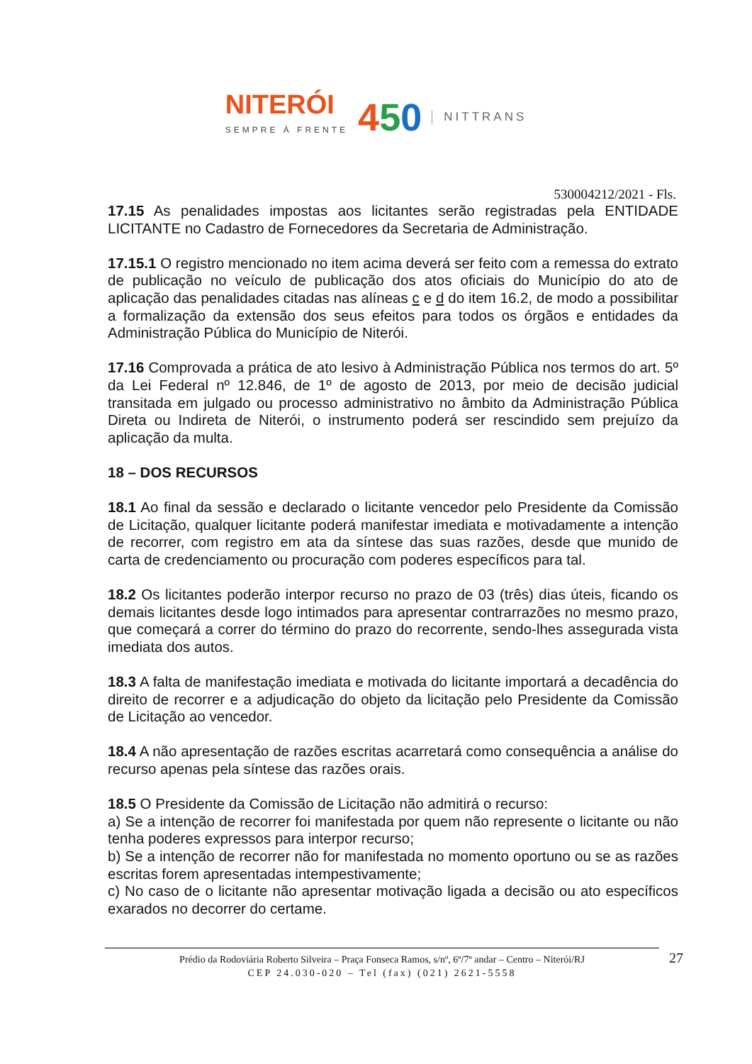NITERÓI
SEMPRE À FRENTE
450
NITTRANS
530004212/2021 - Fls.
17.15 As penalidades impostas aos licitantes serão registradas pela ENTIDADE LICITANTE no Cadastro de Fornecedores da Secretaria de Administração.
17.15.1 O registro mencionado no item acima deverá ser feito com a remessa do extrato de publicação no veículo de publicação dos atos oficiais do Município do ato de aplicação das penalidades citadas nas alíneas c e d do item 16.2, de modo a possibilitar a formalização da extensão dos seus efeitos para todos os órgãos e entidades da Administração Pública do Município de Niterói.
17.16 Comprovada a prática de ato lesivo à Administração Pública nos termos do art. 5º da Lei Federal nº 12.846, de 1º de agosto de 2013, por meio de decisão judicial transitada em julgado ou processo administrativo no âmbito da Administração Pública Direta ou Indireta de Niterói, o instrumento poderá ser rescindido sem prejuízo da aplicação da multa.
18 – DOS RECURSOS
18.1 Ao final da sessão e declarado o licitante vencedor pelo Presidente da Comissão de Licitação, qualquer licitante poderá manifestar imediata e motivadamente a intenção de recorrer, com registro em ata da síntese das suas razões, desde que munido de carta de credenciamento ou procuração com poderes específicos para tal.
18.2 Os licitantes poderão interpor recurso no prazo de 03 (três) dias úteis, ficando os demais licitantes desde logo intimados para apresentar contrarrazões no mesmo prazo, que começará a correr do término do prazo do recorrente, sendo-lhes assegurada vista imediata dos autos.
18.3 A falta de manifestação imediata e motivada do licitante importará a decadência do direito de recorrer e a adjudicação do objeto da licitação pelo Presidente da Comissão de Licitação ao vencedor.
18.4 A não apresentação de razões escritas acarretará como consequência a análise do recurso apenas pela síntese das razões orais.
18.5 O Presidente da Comissão de Licitação não admitirá o recurso:
a) Se a intenção de recorrer foi manifestada por quem não represente o licitante ou não tenha poderes expressos para interpor recurso;
b) Se a intenção de recorrer não for manifestada no momento oportuno ou se as razões escritas forem apresentadas intempestivamente;
c) No caso de o licitante não apresentar motivação ligada a decisão ou ato específicos exarados no decorrer do certame.
Prédio da Rodoviária Roberto Silveira – Praça Fonseca Ramos, s/nº, 6º/7º andar – Centro – Niterói/RJ 27
CEP 24.030-020 – Tel (fax) (021) 2621-5558